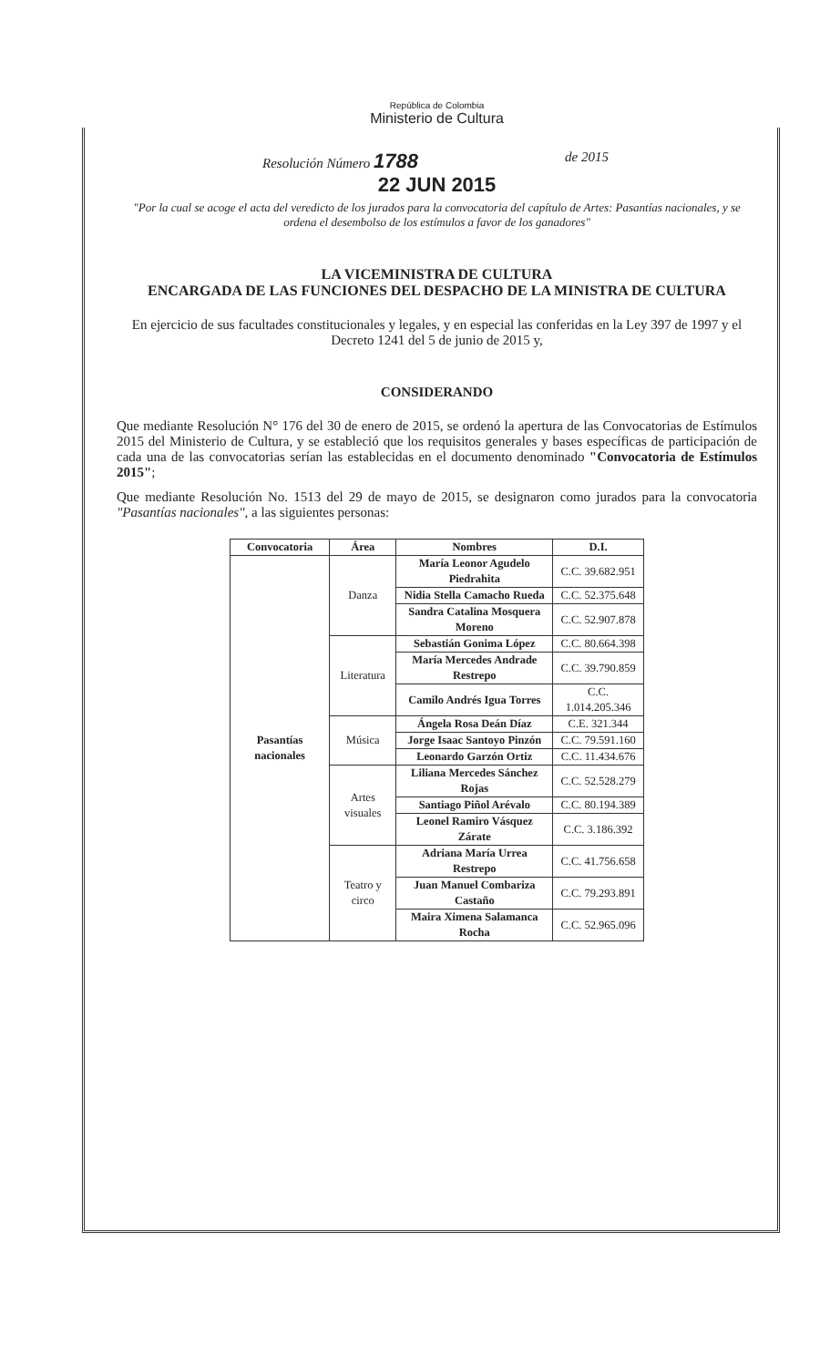República de Colombia
Ministerio de Cultura
Resolución Número 1788 de 2015
22 JUN 2015
"Por la cual se acoge el acta del veredicto de los jurados para la convocatoria del capítulo de Artes: Pasantías nacionales, y se ordena el desembolso de los estímulos a favor de los ganadores"
LA VICEMINISTRA DE CULTURA
ENCARGADA DE LAS FUNCIONES DEL DESPACHO DE LA MINISTRA DE CULTURA
En ejercicio de sus facultades constitucionales y legales, y en especial las conferidas en la Ley 397 de 1997 y el Decreto 1241 del 5 de junio de 2015 y,
CONSIDERANDO
Que mediante Resolución N° 176 del 30 de enero de 2015, se ordenó la apertura de las Convocatorias de Estímulos 2015 del Ministerio de Cultura, y se estableció que los requisitos generales y bases específicas de participación de cada una de las convocatorias serían las establecidas en el documento denominado "Convocatoria de Estímulos 2015";
Que mediante Resolución No. 1513 del 29 de mayo de 2015, se designaron como jurados para la convocatoria "Pasantías nacionales", a las siguientes personas:
| Convocatoria | Área | Nombres | D.I. |
| --- | --- | --- | --- |
| Pasantías nacionales | Danza | María Leonor Agudelo Piedrahita | C.C. 39.682.951 |
| | | Nidia Stella Camacho Rueda | C.C. 52.375.648 |
| | | Sandra Catalina Mosquera Moreno | C.C. 52.907.878 |
| | Literatura | Sebastián Gonima López | C.C. 80.664.398 |
| | | María Mercedes Andrade Restrepo | C.C. 39.790.859 |
| | | Camilo Andrés Igua Torres | C.C. 1.014.205.346 |
| | Música | Ángela Rosa Deán Díaz | C.E. 321.344 |
| | | Jorge Isaac Santoyo Pinzón | C.C. 79.591.160 |
| | | Leonardo Garzón Ortiz | C.C. 11.434.676 |
| | Artes visuales | Liliana Mercedes Sánchez Rojas | C.C. 52.528.279 |
| | | Santiago Piñol Arévalo | C.C. 80.194.389 |
| | | Leonel Ramiro Vásquez Zárate | C.C. 3.186.392 |
| | Teatro y circo | Adriana María Urrea Restrepo | C.C. 41.756.658 |
| | | Juan Manuel Combariza Castaño | C.C. 79.293.891 |
| | | Maira Ximena Salamanca Rocha | C.C. 52.965.096 |